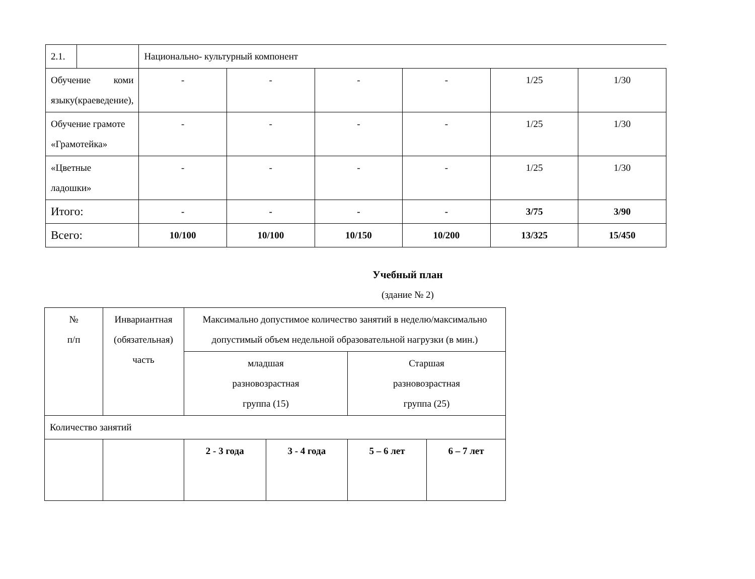| 2.1. | | Национально- культурный компонент | | | | | |
| Обучение коми языку(краеведение), | | - | - | - | - | 1/25 | 1/30 |
| Обучение грамоте «Грамотейка» | | - | - | - | - | 1/25 | 1/30 |
| «Цветные ладошки» | | - | - | - | - | 1/25 | 1/30 |
| Итого: | | - | - | - | - | 3/75 | 3/90 |
| Всего: | | 10/100 | 10/100 | 10/150 | 10/200 | 13/325 | 15/450 |
Учебный план
(здание № 2)
| № п/п | Инвариантная (обязательная) часть | Максимально допустимое количество занятий в неделю/максимально допустимый объем недельной образовательной нагрузки (в мин.) | | | |
| | | младшая разновозрастная группа (15) | | Старшая разновозрастная группа (25) | |
| Количество занятий | | | | | |
| | | 2 - 3 года | 3 - 4 года | 5 – 6 лет | 6 – 7 лет |